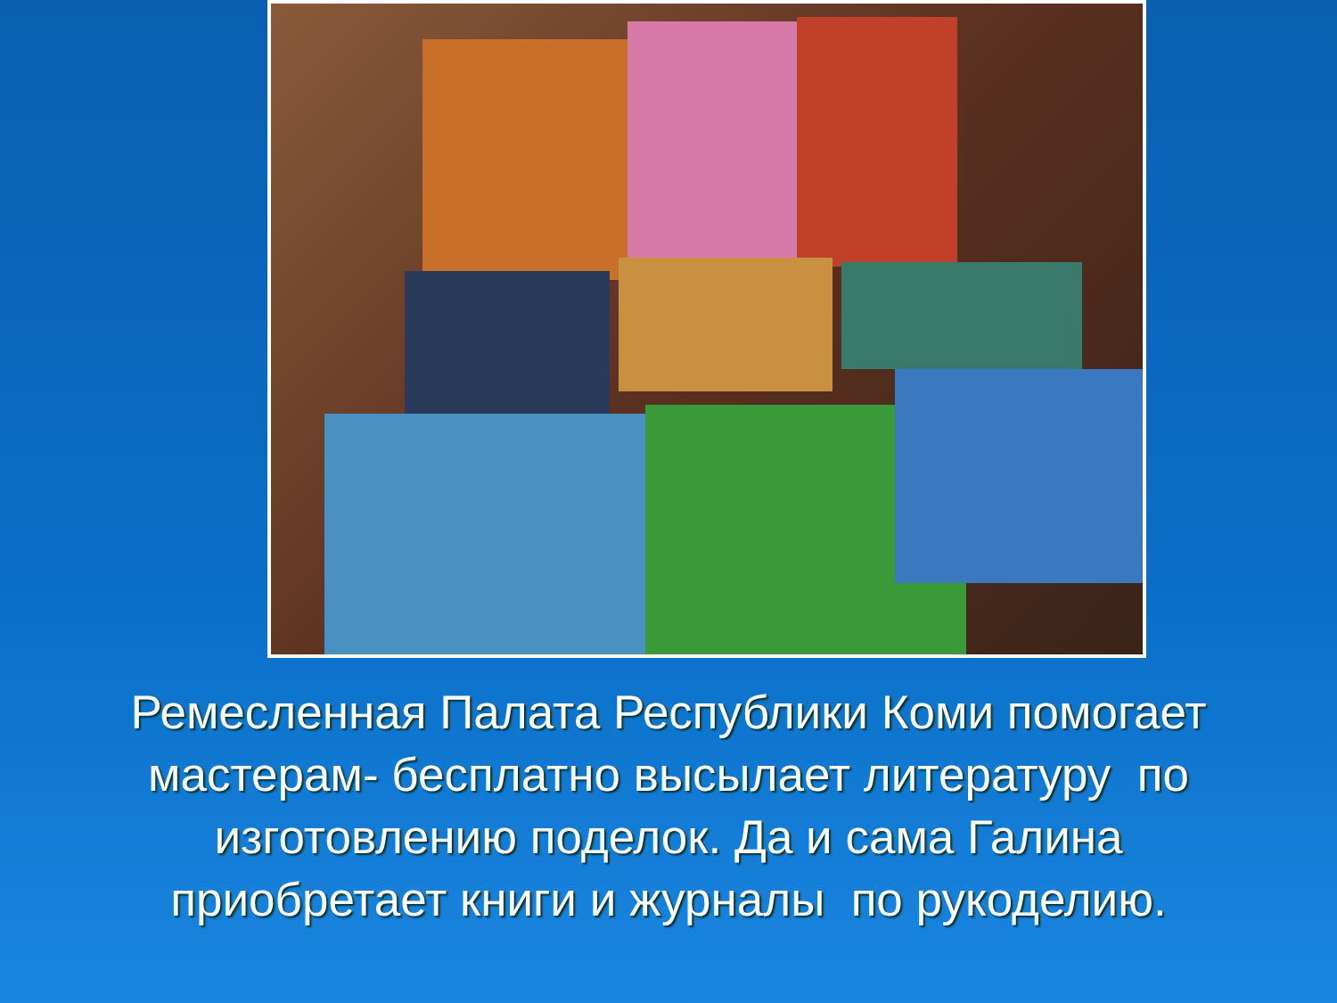Ремесленная Палата Республики Коми помогает мастерам- бесплатно высылает литературу по изготовлению поделок. Да и сама Галина приобретает книги и журналы по рукоделию.